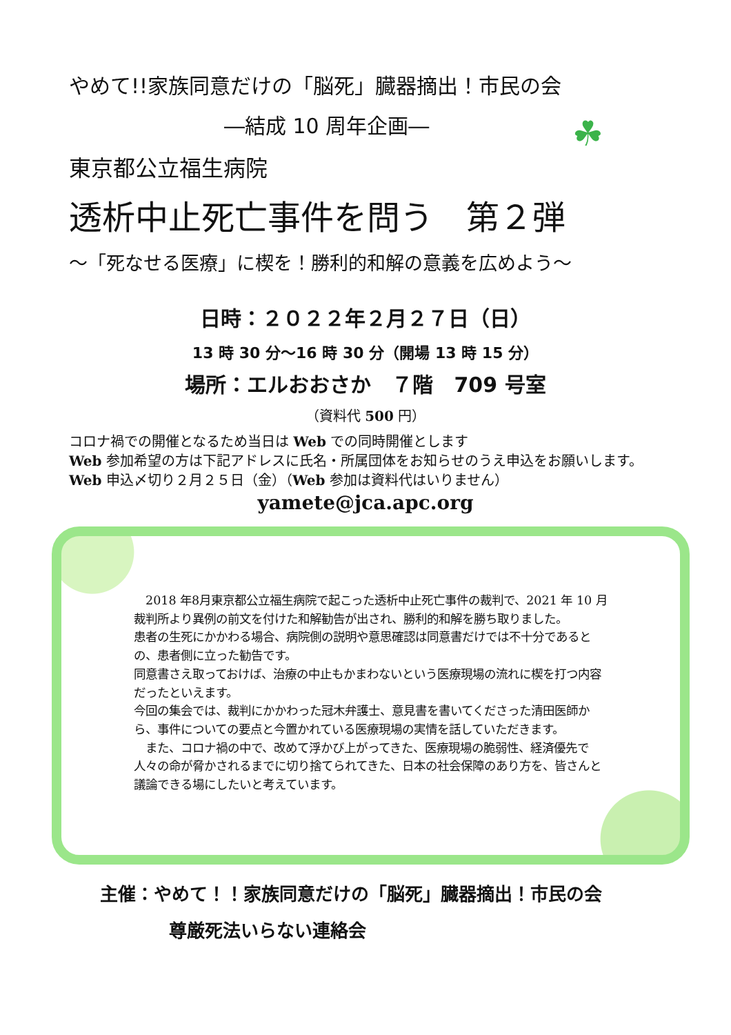☘
やめて!!家族同意だけの「脳死」臓器摘出！市民の会
―結成 10 周年企画―
東京都公立福生病院
透析中止死亡事件を問う　第２弾
～「死なせる医療」に楔を！勝利的和解の意義を広めよう～
日時：２０２２年２月２７日（日）
13 時 30 分～16 時 30 分（開場 13 時 15 分）
場所：エルおおさか　７階　709 号室
（資料代 500 円）
コロナ禍での開催となるため当日は Web での同時開催とします
Web 参加希望の方は下記アドレスに氏名・所属団体をお知らせのうえ申込をお願いします。Web 申込〆切り２月２５日（金）（Web 参加は資料代はいりません）
yamete@jca.apc.org
　2018 年8月東京都公立福生病院で起こった透析中止死亡事件の裁判で、2021 年 10 月裁判所より異例の前文を付けた和解勧告が出され、勝利的和解を勝ち取りました。
患者の生死にかかわる場合、病院側の説明や意思確認は同意書だけでは不十分であるとの、患者側に立った勧告です。
同意書さえ取っておけば、治療の中止もかまわないという医療現場の流れに楔を打つ内容だったといえます。
今回の集会では、裁判にかかわった冠木弁護士、意見書を書いてくださった清田医師から、事件についての要点と今置かれている医療現場の実情を話していただきます。
　また、コロナ禍の中で、改めて浮かび上がってきた、医療現場の脆弱性、経済優先で人々の命が脅かされるまでに切り捨てられてきた、日本の社会保障のあり方を、皆さんと議論できる場にしたいと考えています。
主催：やめて！！家族同意だけの「脳死」臓器摘出！市民の会
尊厳死法いらない連絡会